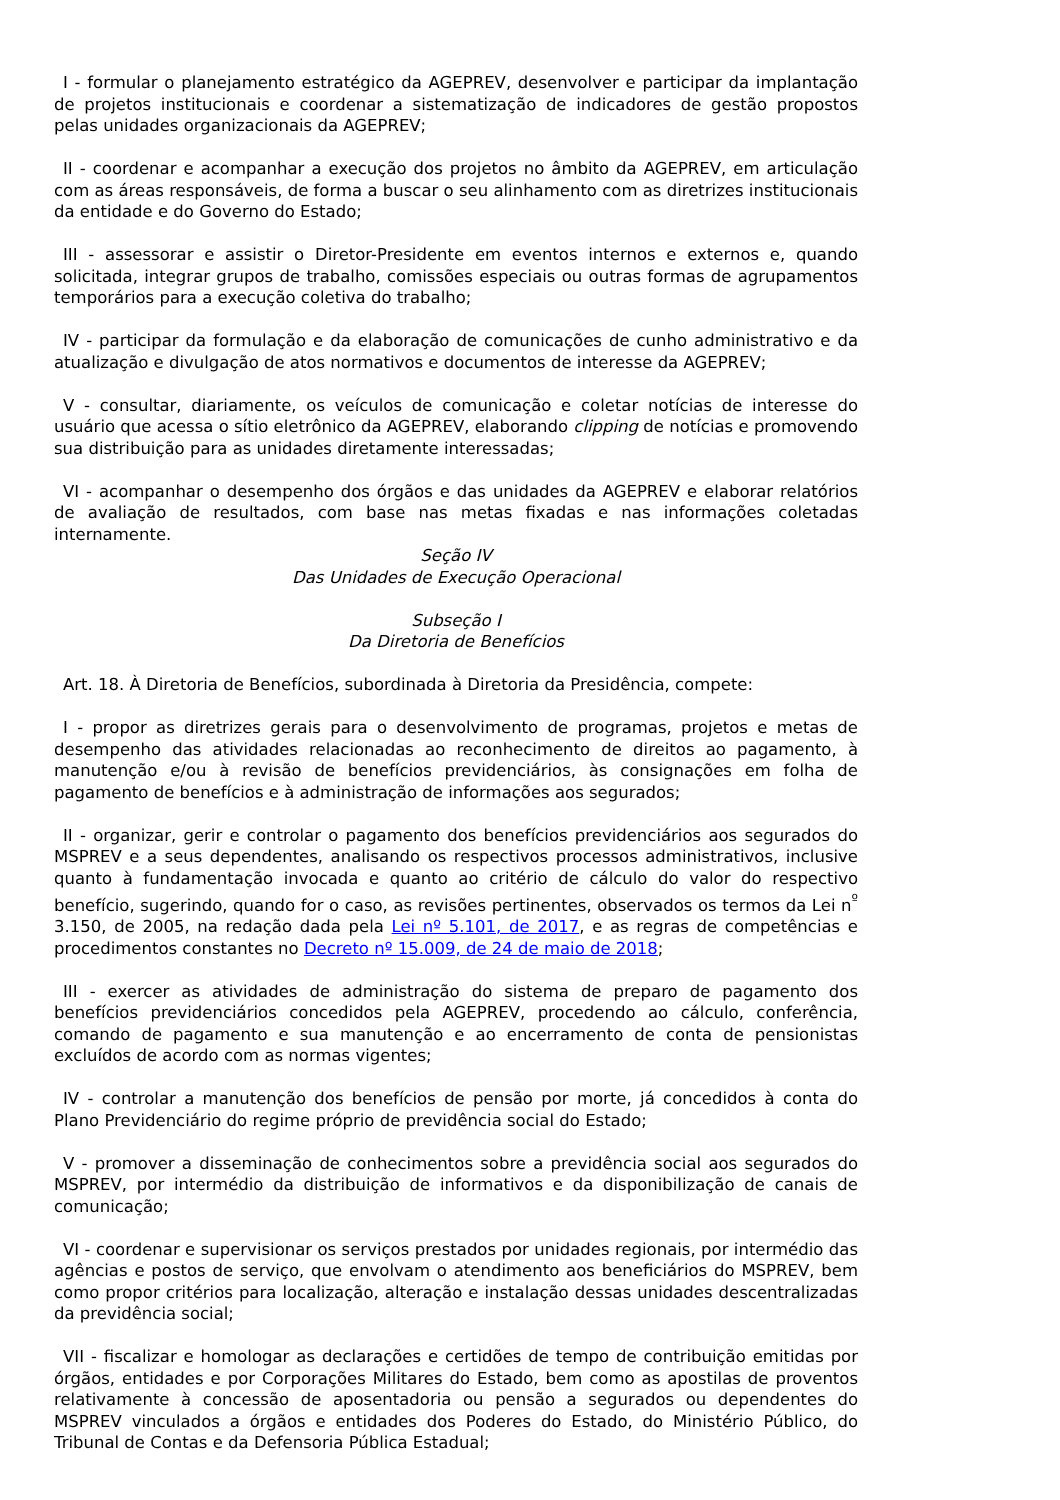I - formular o planejamento estratégico da AGEPREV, desenvolver e participar da implantação de projetos institucionais e coordenar a sistematização de indicadores de gestão propostos pelas unidades organizacionais da AGEPREV;
II - coordenar e acompanhar a execução dos projetos no âmbito da AGEPREV, em articulação com as áreas responsáveis, de forma a buscar o seu alinhamento com as diretrizes institucionais da entidade e do Governo do Estado;
III - assessorar e assistir o Diretor-Presidente em eventos internos e externos e, quando solicitada, integrar grupos de trabalho, comissões especiais ou outras formas de agrupamentos temporários para a execução coletiva do trabalho;
IV - participar da formulação e da elaboração de comunicações de cunho administrativo e da atualização e divulgação de atos normativos e documentos de interesse da AGEPREV;
V - consultar, diariamente, os veículos de comunicação e coletar notícias de interesse do usuário que acessa o sítio eletrônico da AGEPREV, elaborando clipping de notícias e promovendo sua distribuição para as unidades diretamente interessadas;
VI - acompanhar o desempenho dos órgãos e das unidades da AGEPREV e elaborar relatórios de avaliação de resultados, com base nas metas fixadas e nas informações coletadas internamente.
Seção IV
Das Unidades de Execução Operacional
Subseção I
Da Diretoria de Benefícios
Art. 18. À Diretoria de Benefícios, subordinada à Diretoria da Presidência, compete:
I - propor as diretrizes gerais para o desenvolvimento de programas, projetos e metas de desempenho das atividades relacionadas ao reconhecimento de direitos ao pagamento, à manutenção e/ou à revisão de benefícios previdenciários, às consignações em folha de pagamento de benefícios e à administração de informações aos segurados;
II - organizar, gerir e controlar o pagamento dos benefícios previdenciários aos segurados do MSPREV e a seus dependentes, analisando os respectivos processos administrativos, inclusive quanto à fundamentação invocada e quanto ao critério de cálculo do valor do respectivo benefício, sugerindo, quando for o caso, as revisões pertinentes, observados os termos da Lei n<sup>º</sup> 3.150, de 2005, na redação dada pela Lei nº 5.101, de 2017, e as regras de competências e procedimentos constantes no Decreto nº 15.009, de 24 de maio de 2018;
III - exercer as atividades de administração do sistema de preparo de pagamento dos benefícios previdenciários concedidos pela AGEPREV, procedendo ao cálculo, conferência, comando de pagamento e sua manutenção e ao encerramento de conta de pensionistas excluídos de acordo com as normas vigentes;
IV - controlar a manutenção dos benefícios de pensão por morte, já concedidos à conta do Plano Previdenciário do regime próprio de previdência social do Estado;
V - promover a disseminação de conhecimentos sobre a previdência social aos segurados do MSPREV, por intermédio da distribuição de informativos e da disponibilização de canais de comunicação;
VI - coordenar e supervisionar os serviços prestados por unidades regionais, por intermédio das agências e postos de serviço, que envolvam o atendimento aos beneficiários do MSPREV, bem como propor critérios para localização, alteração e instalação dessas unidades descentralizadas da previdência social;
VII - fiscalizar e homologar as declarações e certidões de tempo de contribuição emitidas por órgãos, entidades e por Corporações Militares do Estado, bem como as apostilas de proventos relativamente à concessão de aposentadoria ou pensão a segurados ou dependentes do MSPREV vinculados a órgãos e entidades dos Poderes do Estado, do Ministério Público, do Tribunal de Contas e da Defensoria Pública Estadual;